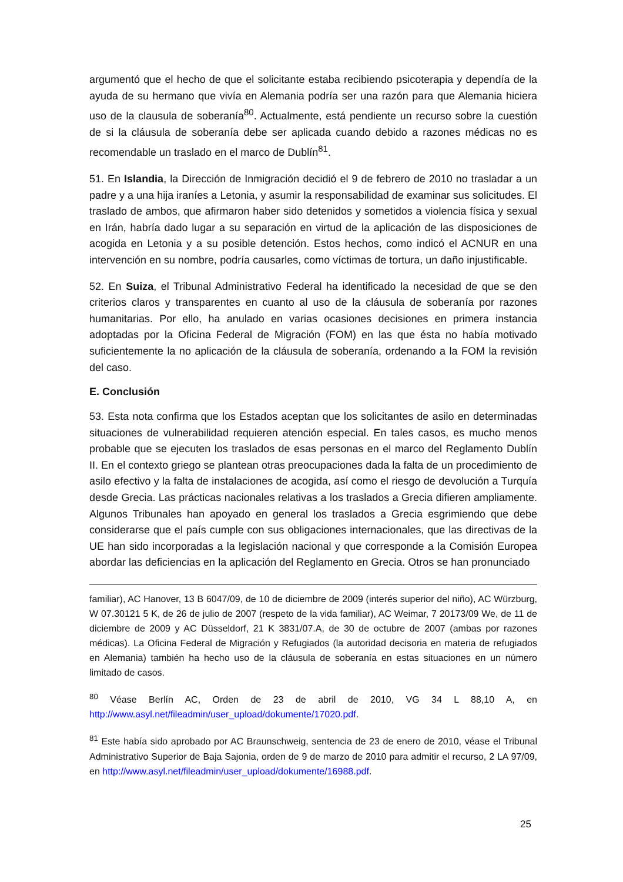argumentó que el hecho de que el solicitante estaba recibiendo psicoterapia y dependía de la ayuda de su hermano que vivía en Alemania podría ser una razón para que Alemania hiciera uso de la clausula de soberanía<sup>80</sup>. Actualmente, está pendiente un recurso sobre la cuestión de si la cláusula de soberanía debe ser aplicada cuando debido a razones médicas no es recomendable un traslado en el marco de Dublín<sup>81</sup>.
51. En Islandia, la Dirección de Inmigración decidió el 9 de febrero de 2010 no trasladar a un padre y a una hija iraníes a Letonia, y asumir la responsabilidad de examinar sus solicitudes. El traslado de ambos, que afirmaron haber sido detenidos y sometidos a violencia física y sexual en Irán, habría dado lugar a su separación en virtud de la aplicación de las disposiciones de acogida en Letonia y a su posible detención. Estos hechos, como indicó el ACNUR en una intervención en su nombre, podría causarles, como víctimas de tortura, un daño injustificable.
52. En Suiza, el Tribunal Administrativo Federal ha identificado la necesidad de que se den criterios claros y transparentes en cuanto al uso de la cláusula de soberanía por razones humanitarias. Por ello, ha anulado en varias ocasiones decisiones en primera instancia adoptadas por la Oficina Federal de Migración (FOM) en las que ésta no había motivado suficientemente la no aplicación de la cláusula de soberanía, ordenando a la FOM la revisión del caso.
E. Conclusión
53. Esta nota confirma que los Estados aceptan que los solicitantes de asilo en determinadas situaciones de vulnerabilidad requieren atención especial. En tales casos, es mucho menos probable que se ejecuten los traslados de esas personas en el marco del Reglamento Dublín II. En el contexto griego se plantean otras preocupaciones dada la falta de un procedimiento de asilo efectivo y la falta de instalaciones de acogida, así como el riesgo de devolución a Turquía desde Grecia. Las prácticas nacionales relativas a los traslados a Grecia difieren ampliamente. Algunos Tribunales han apoyado en general los traslados a Grecia esgrimiendo que debe considerarse que el país cumple con sus obligaciones internacionales, que las directivas de la UE han sido incorporadas a la legislación nacional y que corresponde a la Comisión Europea abordar las deficiencias en la aplicación del Reglamento en Grecia. Otros se han pronunciado
familiar), AC Hanover, 13 B 6047/09, de 10 de diciembre de 2009 (interés superior del niño), AC Würzburg, W 07.30121 5 K, de 26 de julio de 2007 (respeto de la vida familiar), AC Weimar, 7 20173/09 We, de 11 de diciembre de 2009 y AC Düsseldorf, 21 K 3831/07.A, de 30 de octubre de 2007 (ambas por razones médicas). La Oficina Federal de Migración y Refugiados (la autoridad decisoria en materia de refugiados en Alemania) también ha hecho uso de la cláusula de soberanía en estas situaciones en un número limitado de casos.
<sup>80</sup> Véase Berlín AC, Orden de 23 de abril de 2010, VG 34 L 88,10 A, en http://www.asyl.net/fileadmin/user_upload/dokumente/17020.pdf.
<sup>81</sup> Este había sido aprobado por AC Braunschweig, sentencia de 23 de enero de 2010, véase el Tribunal Administrativo Superior de Baja Sajonia, orden de 9 de marzo de 2010 para admitir el recurso, 2 LA 97/09, en http://www.asyl.net/fileadmin/user_upload/dokumente/16988.pdf.
25